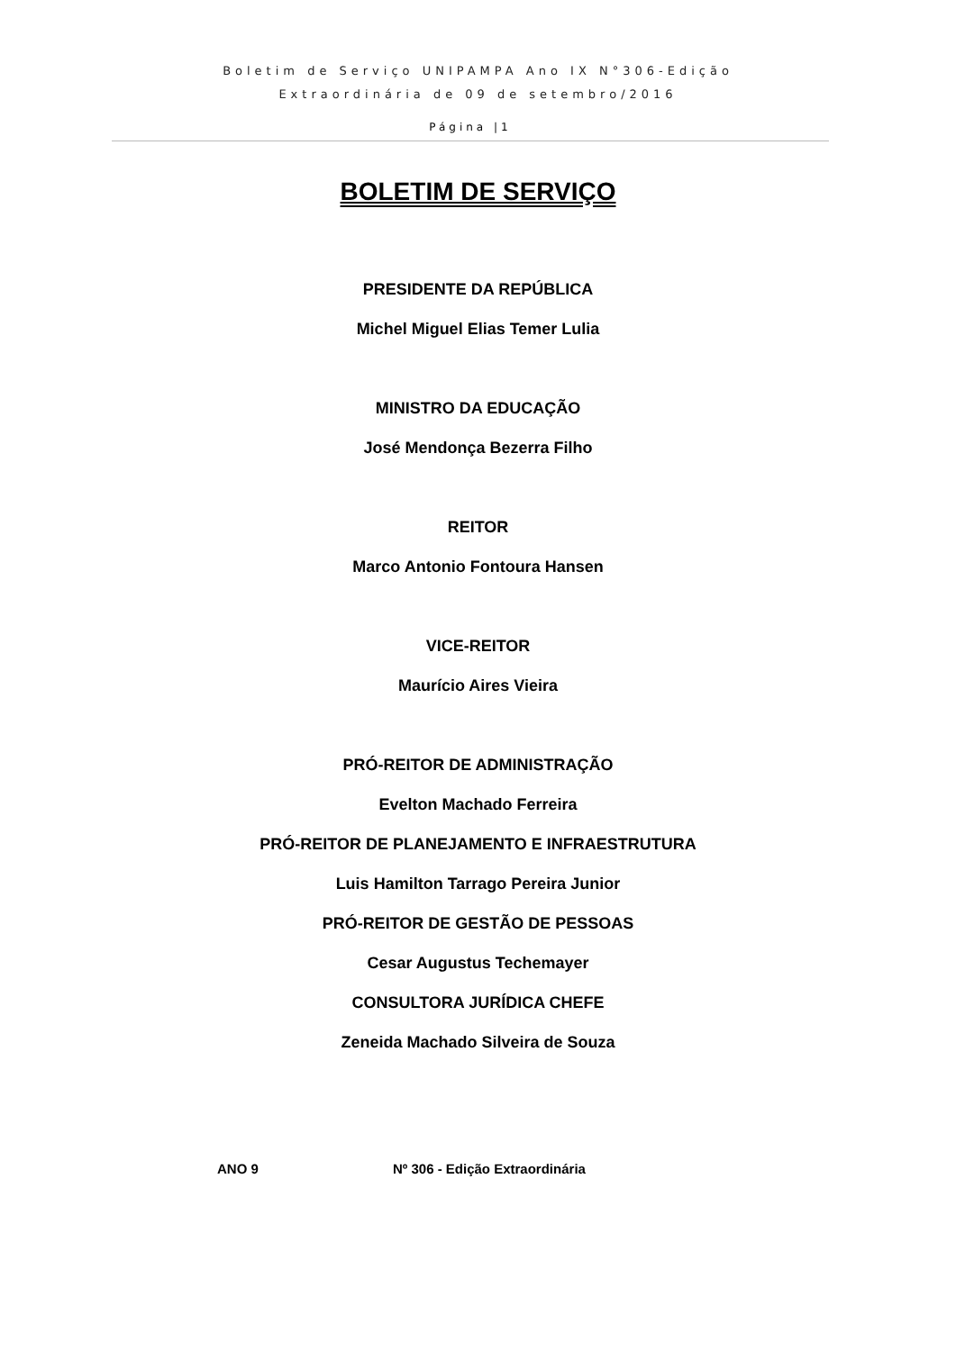Boletim de Serviço UNIPAMPA Ano IX N°306-Edição
Extraordinária de 09 de setembro/2016
Página |1
BOLETIM DE SERVIÇO
PRESIDENTE DA REPÚBLICA
Michel Miguel Elias Temer Lulia
MINISTRO DA EDUCAÇÃO
José Mendonça Bezerra Filho
REITOR
Marco Antonio Fontoura Hansen
VICE-REITOR
Maurício Aires Vieira
PRÓ-REITOR DE ADMINISTRAÇÃO
Evelton Machado Ferreira
PRÓ-REITOR DE PLANEJAMENTO E INFRAESTRUTURA
Luis Hamilton Tarrago Pereira Junior
PRÓ-REITOR DE GESTÃO DE PESSOAS
Cesar Augustus Techemayer
CONSULTORA JURÍDICA CHEFE
Zeneida Machado Silveira de Souza
ANO 9 Nº 306 - Edição Extraordinária